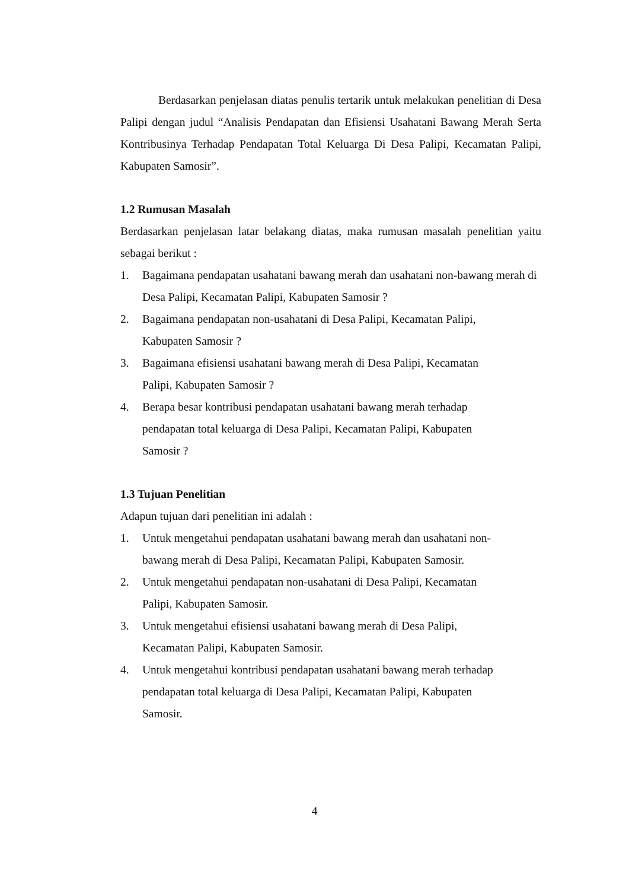Berdasarkan penjelasan diatas penulis tertarik untuk melakukan penelitian di Desa Palipi dengan judul “Analisis Pendapatan dan Efisiensi Usahatani Bawang Merah Serta Kontribusinya Terhadap Pendapatan Total Keluarga Di Desa Palipi, Kecamatan Palipi, Kabupaten Samosir”.
1.2 Rumusan Masalah
Berdasarkan penjelasan latar belakang diatas, maka rumusan masalah penelitian yaitu sebagai berikut :
1. Bagaimana pendapatan usahatani bawang merah dan usahatani non-bawang merah di Desa Palipi, Kecamatan Palipi, Kabupaten Samosir ?
2. Bagaimana pendapatan non-usahatani di Desa Palipi, Kecamatan Palipi,
Kabupaten Samosir ?
3. Bagaimana efisiensi usahatani bawang merah di Desa Palipi, Kecamatan
Palipi, Kabupaten Samosir ?
4. Berapa besar kontribusi pendapatan usahatani bawang merah terhadap
pendapatan total keluarga di Desa Palipi, Kecamatan Palipi, Kabupaten
Samosir ?
1.3 Tujuan Penelitian
Adapun tujuan dari penelitian ini adalah :
1. Untuk mengetahui pendapatan usahatani bawang merah dan usahatani non-
bawang merah di Desa Palipi, Kecamatan Palipi, Kabupaten Samosir.
2. Untuk mengetahui pendapatan non-usahatani di Desa Palipi, Kecamatan
Palipi, Kabupaten Samosir.
3. Untuk mengetahui efisiensi usahatani bawang merah di Desa Palipi,
Kecamatan Palipi, Kabupaten Samosir.
4. Untuk mengetahui kontribusi pendapatan usahatani bawang merah terhadap
pendapatan total keluarga di Desa Palipi, Kecamatan Palipi, Kabupaten
Samosir.
4